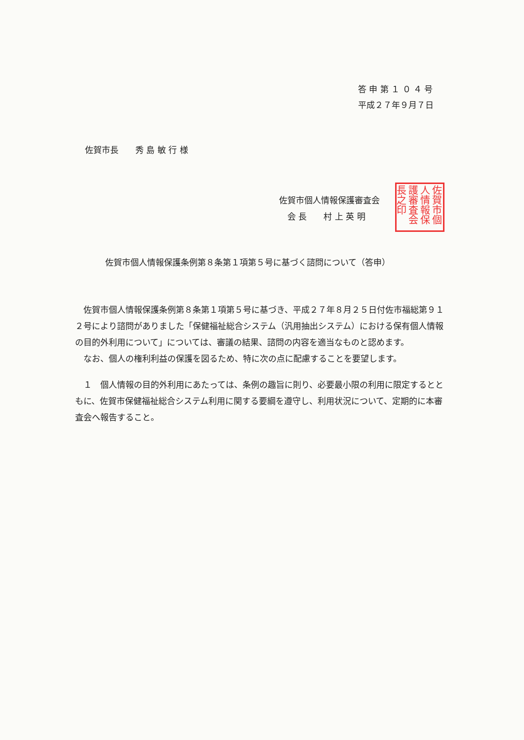答 申 第 １ ０ ４ 号
平成２７年９月７日
佐賀市長　　秀 島 敏 行 様
佐賀市個人情報保護審査会
　会 長　　村 上 英 明
佐賀市個人情報保護審査会長之印
佐賀市個人情報保護条例第８条第１項第５号に基づく諮問について（答申）
　佐賀市個人情報保護条例第８条第１項第５号に基づき、平成２７年８月２５日付佐市福総第９１２号により諮問がありました「保健福祉総合システム（汎用抽出システム）における保有個人情報の目的外利用について」については、審議の結果、諮問の内容を適当なものと認めます。
　なお、個人の権利利益の保護を図るため、特に次の点に配慮することを要望します。
　１　個人情報の目的外利用にあたっては、条例の趣旨に則り、必要最小限の利用に限定するとともに、佐賀市保健福祉総合システム利用に関する要綱を遵守し、利用状況について、定期的に本審査会へ報告すること。